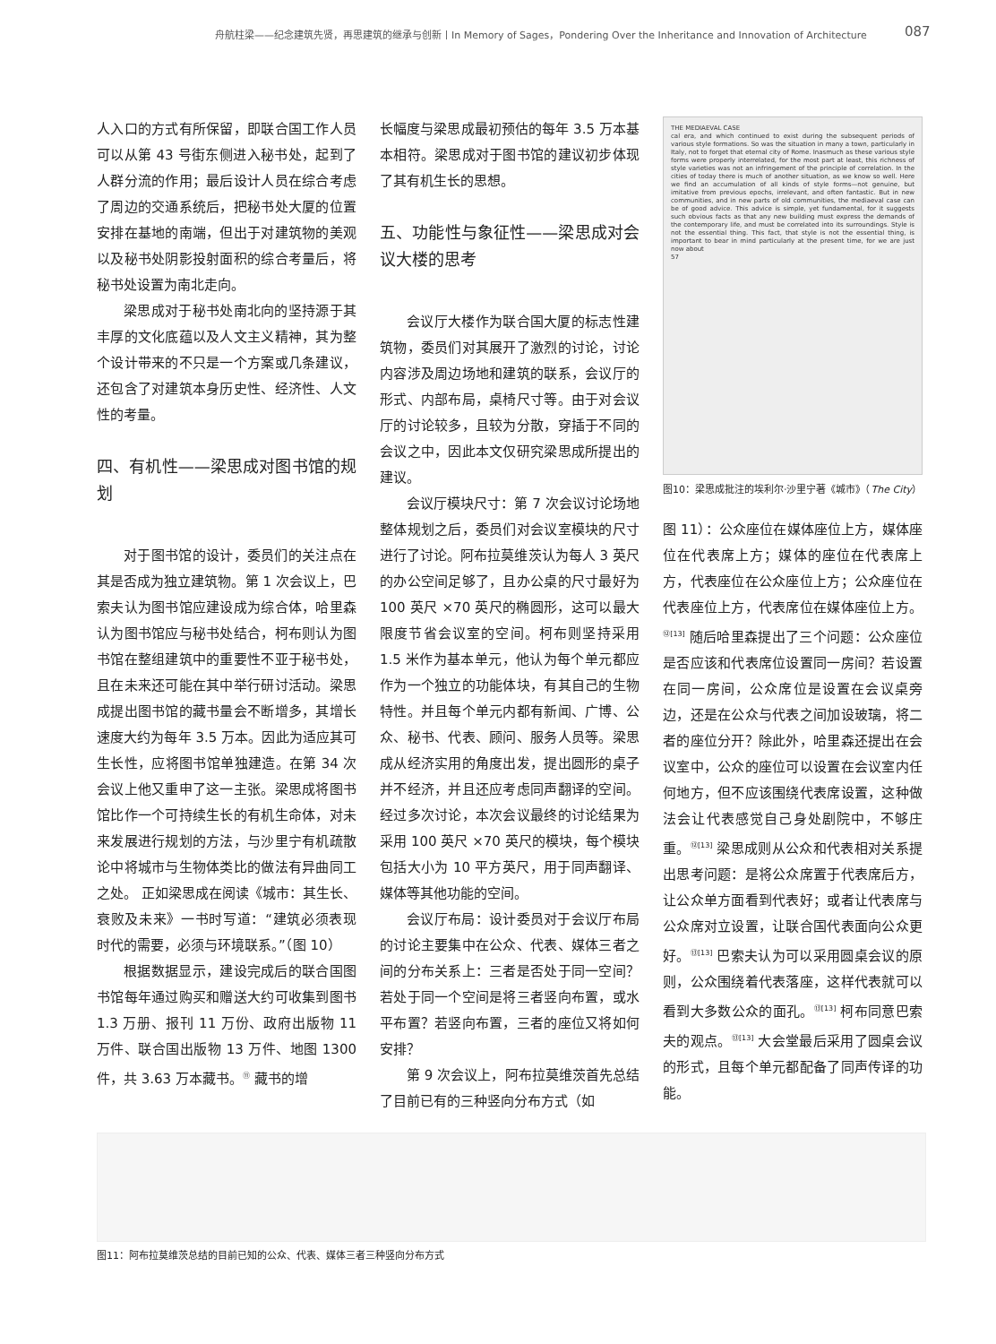舟航柱梁——纪念建筑先贤，再思建筑的继承与创新丨In Memory of Sages，Pondering Over the Inheritance and Innovation of Architecture 087
人入口的方式有所保留，即联合国工作人员可以从第 43 号街东侧进入秘书处，起到了人群分流的作用；最后设计人员在综合考虑了周边的交通系统后，把秘书处大厦的位置安排在基地的南端，但出于对建筑物的美观以及秘书处阴影投射面积的综合考量后，将秘书处设置为南北走向。
梁思成对于秘书处南北向的坚持源于其丰厚的文化底蕴以及人文主义精神，其为整个设计带来的不只是一个方案或几条建议，还包含了对建筑本身历史性、经济性、人文性的考量。
四、有机性——梁思成对图书馆的规划
对于图书馆的设计，委员们的关注点在其是否成为独立建筑物。第 1 次会议上，巴索夫认为图书馆应建设成为综合体，哈里森认为图书馆应与秘书处结合，柯布则认为图书馆在整组建筑中的重要性不亚于秘书处，且在未来还可能在其中举行研讨活动。梁思成提出图书馆的藏书量会不断增多，其增长速度大约为每年 3.5 万本。因此为适应其可生长性，应将图书馆单独建造。在第 34 次会议上他又重申了这一主张。梁思成将图书馆比作一个可持续生长的有机生命体，对未来发展进行规划的方法，与沙里宁有机疏散论中将城市与生物体类比的做法有异曲同工之处。 正如梁思成在阅读《城市：其生长、衰败及未来》一书时写道：“建筑必须表现时代的需要，必须与环境联系。”（图 10）
根据数据显示，建设完成后的联合国图书馆每年通过购买和赠送大约可收集到图书 1.3 万册、报刊 11 万份、政府出版物 11 万件、联合国出版物 13 万件、地图 1300 件，共 3.63 万本藏书。<sup>⑪</sup> 藏书的增
长幅度与梁思成最初预估的每年 3.5 万本基本相符。梁思成对于图书馆的建议初步体现了其有机生长的思想。
五、功能性与象征性——梁思成对会议大楼的思考
会议厅大楼作为联合国大厦的标志性建筑物，委员们对其展开了激烈的讨论，讨论内容涉及周边场地和建筑的联系，会议厅的形式、内部布局，桌椅尺寸等。由于对会议厅的讨论较多，且较为分散，穿插于不同的会议之中，因此本文仅研究梁思成所提出的建议。
会议厅模块尺寸：第 7 次会议讨论场地整体规划之后，委员们对会议室模块的尺寸进行了讨论。阿布拉莫维茨认为每人 3 英尺的办公空间足够了，且办公桌的尺寸最好为 100 英尺 ×70 英尺的椭圆形，这可以最大限度节省会议室的空间。柯布则坚持采用 1.5 米作为基本单元，他认为每个单元都应作为一个独立的功能体块，有其自己的生物特性。并且每个单元内都有新闻、广博、公众、秘书、代表、顾问、服务人员等。梁思成从经济实用的角度出发，提出圆形的桌子并不经济，并且还应考虑同声翻译的空间。经过多次讨论，本次会议最终的讨论结果为采用 100 英尺 ×70 英尺的模块，每个模块包括大小为 10 平方英尺，用于同声翻译、媒体等其他功能的空间。
会议厅布局：设计委员对于会议厅布局的讨论主要集中在公众、代表、媒体三者之间的分布关系上：三者是否处于同一空间？若处于同一个空间是将三者竖向布置，或水平布置？若竖向布置，三者的座位又将如何安排？
第 9 次会议上，阿布拉莫维茨首先总结了目前已有的三种竖向分布方式（如
THE MEDIAEVAL CASE
cal era, and which continued to exist during the subsequent periods of various style formations. So was the situation in many a town, particularly in Italy, not to forget that eternal city of Rome. Inasmuch as these various style forms were properly interrelated, for the most part at least, this richness of style varieties was not an infringement of the principle of correlation. In the cities of today there is much of another situation, as we know so well. Here we find an accumulation of all kinds of style forms—not genuine, but imitative from previous epochs, irrelevant, and often fantastic. But in new communities, and in new parts of old communities, the mediaeval case can be of good advice. This advice is simple, yet fundamental, for it suggests such obvious facts as that any new building must express the demands of the contemporary life, and must be correlated into its surroundings. Style is not the essential thing. This fact, that style is not the essential thing, is important to bear in mind particularly at the present time, for we are just now about
57
图10：梁思成批注的埃利尔·沙里宁著《城市》（The City）
图 11）：公众座位在媒体座位上方，媒体座位在代表席上方；媒体的座位在代表席上方，代表座位在公众座位上方；公众座位在代表座位上方，代表席位在媒体座位上方。<sup>⑫[13]</sup> 随后哈里森提出了三个问题：公众座位是否应该和代表席位设置同一房间？若设置在同一房间，公众席位是设置在会议桌旁边，还是在公众与代表之间加设玻璃，将二者的座位分开？除此外，哈里森还提出在会议室中，公众的座位可以设置在会议室内任何地方，但不应该围绕代表席设置，这种做法会让代表感觉自己身处剧院中，不够庄重。<sup>⑫[13]</sup> 梁思成则从公众和代表相对关系提出思考问题：是将公众席置于代表席后方，让公众单方面看到代表好；或者让代表席与公众席对立设置，让联合国代表面向公众更好。<sup>⑬[13]</sup> 巴索夫认为可以采用圆桌会议的原则，公众围绕着代表落座，这样代表就可以看到大多数公众的面孔。<sup>⑬[13]</sup> 柯布同意巴索夫的观点。<sup>⑬[13]</sup> 大会堂最后采用了圆桌会议的形式，且每个单元都配备了同声传译的功能。
图11：阿布拉莫维茨总结的目前已知的公众、代表、媒体三者三种竖向分布方式